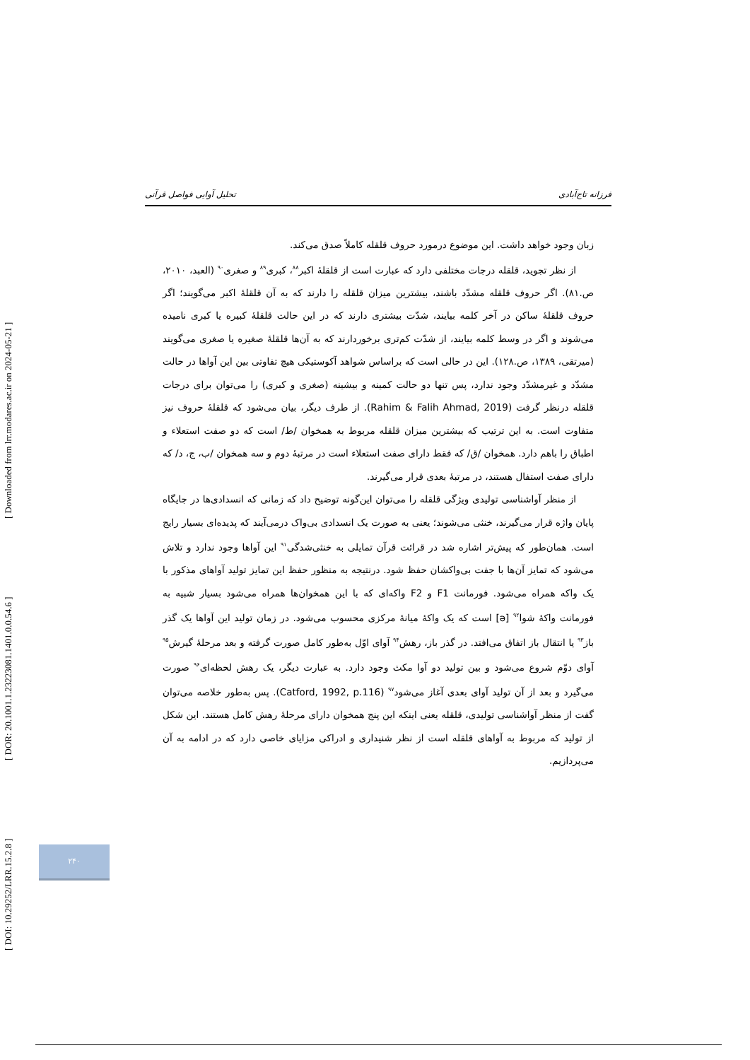[ DOI: 10.29252/LRR.15.2.8 ] [ DOR: 20.1001.1.23223081.1401.0.0.54.6 ] [ Downloaded from lrr.modares.ac.ir on 2024-05-21 ]
فرزانه تاج‌آبادی تحلیل آوایی فواصل قرآنی
زبان وجود خواهد داشت. این موضوع درمورد حروف قلقله کاملاً صدق می‌کند.
از نظر تجوید، قلقله درجات مختلفی دارد که عبارت است از قلقلهٔ اکبر<sup>۸۸</sup>، کبری<sup>۸۹</sup> و صغری<sup>۹۰</sup> (العبد، ۲۰۱۰، ص.۸۱). اگر حروف قلقله مشدّد باشند، بیشترین میزان قلقله را دارند که به آن قلقلهٔ اکبر می‌گویند؛ اگر حروف قلقلهٔ ساکن در آخر کلمه بیایند، شدّت بیشتری دارند که در این حالت قلقلهٔ کبیره یا کبری نامیده می‌شوند و اگر در وسط کلمه بیایند، از شدّت کم‌تری برخوردارند که به آن‌ها قلقلهٔ صغیره یا صغری می‌گویند (میرتقی، ۱۳۸۹، ص.۱۲۸). این در حالی است که براساس شواهد آکوستیکی هیچ تفاوتی بین این آواها در حالت مشدّد و غیرمشدّد وجود ندارد، پس تنها دو حالت کمینه و بیشینه (صغری و کبری) را می‌توان برای درجات قلقله درنظر گرفت (Rahim & Falih Ahmad, 2019). از طرف دیگر، بیان می‌شود که قلقلهٔ حروف نیز متفاوت است. به این ترتیب که بیشترین میزان قلقله مربوط به همخوان /ط/ است که دو صفت استعلاء و اطباق را باهم دارد. همخوان /ق/ که فقط دارای صفت استعلاء است در مرتبهٔ دوم و سه همخوان /ب، ج، د/ که دارای صفت استفال هستند، در مرتبهٔ بعدی قرار می‌گیرند.
از منظر آواشناسی تولیدی ویژگی قلقله را می‌توان این‌گونه توضیح داد که زمانی که انسدادی‌ها در جایگاه پایان واژه قرار می‌گیرند، خنثی می‌شوند؛ یعنی به صورت یک انسدادی بی‌واک درمی‌آیند که پدیده‌ای بسیار رایج است. همان‌طور که پیش‌تر اشاره شد در قرائت قرآن تمایلی به خنثی‌شدگی<sup>۹۱</sup> این آواها وجود ندارد و تلاش می‌شود که تمایز آن‌ها با جفت بی‌واکشان حفظ شود. درنتیجه به منظور حفظ این تمایز تولید آواهای مذکور با یک واکه همراه می‌شود. فورمانت F1 و F2 واکه‌ای که با این همخوان‌ها همراه می‌شود بسیار شبیه به فورمانت واکهٔ شوا<sup>۹۲</sup> [ə] است که یک واکهٔ میانهٔ مرکزی محسوب می‌شود. در زمان تولید این آواها یک گذر باز<sup>۹۳</sup> یا انتقال باز اتفاق می‌افتد. در گذر باز، رهش<sup>۹۴</sup> آوای اوّل به‌طور کامل صورت گرفته و بعد مرحلهٔ گیرش<sup>۹۵</sup> آوای دوّم شروع می‌شود و بین تولید دو آوا مکث وجود دارد. به عبارت دیگر، یک رهش لحظه‌ای<sup>۹۶</sup> صورت می‌گیرد و بعد از آن تولید آوای بعدی آغاز می‌شود<sup>۹۷</sup> (Catford, 1992, p.116). پس به‌طور خلاصه می‌توان گفت از منظر آواشناسی تولیدی، قلقله یعنی اینکه این پنج همخوان دارای مرحلهٔ رهش کامل هستند. این شکل از تولید که مربوط به آواهای قلقله است از نظر شنیداری و ادراکی مزایای خاصی دارد که در ادامه به آن می‌پردازیم.
۲۴۰